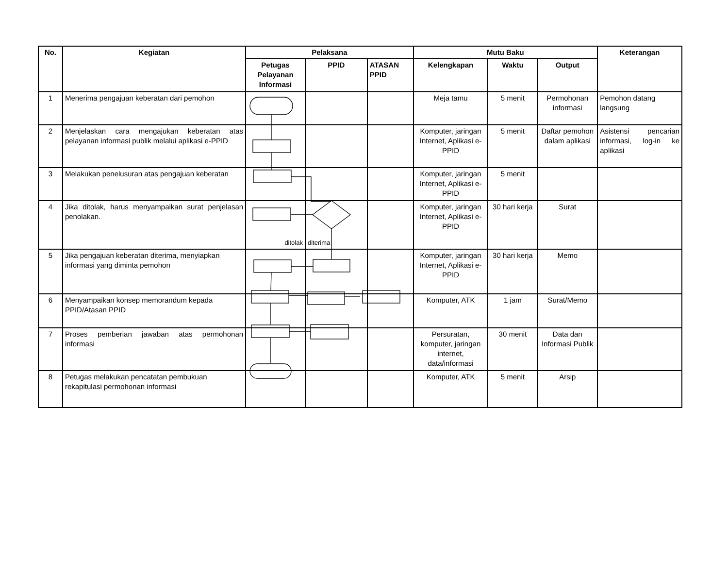| No. | Kegiatan | Pelaksana | | | Mutu Baku | | | Keterangan |
| --- | --- | --- | --- | --- | --- | --- | --- | --- |
| | | Petugas Pelayanan Informasi | PPID | ATASAN PPID | Kelengkapan | Waktu | Output | |
| 1 | Menerima pengajuan keberatan dari pemohon | | | | Meja tamu | 5 menit | Permohonan informasi | Pemohon datang langsung |
| 2 | Menjelaskan cara mengajukan keberatan atas pelayanan informasi publik melalui aplikasi e-PPID | | | | Komputer, jaringan Internet, Aplikasi e-PPID | 5 menit | Daftar pemohon dalam aplikasi | Asistensi pencarian informasi, log-in ke aplikasi |
| 3 | Melakukan penelusuran atas pengajuan keberatan | | | | Komputer, jaringan Internet, Aplikasi e-PPID | 5 menit | | |
| 4 | Jika ditolak, harus menyampaikan surat penjelasan penolakan. | ditolak | diterima | | Komputer, jaringan Internet, Aplikasi e-PPID | 30 hari kerja | Surat | |
| 5 | Jika pengajuan keberatan diterima, menyiapkan informasi yang diminta pemohon | | | | Komputer, jaringan Internet, Aplikasi e-PPID | 30 hari kerja | Memo | |
| 6 | Menyampaikan konsep memorandum kepada PPID/Atasan PPID | | | | Komputer, ATK | 1 jam | Surat/Memo | |
| 7 | Proses pemberian jawaban atas permohonan informasi | | | | Persuratan, komputer, jaringan internet, data/informasi | 30 menit | Data dan Informasi Publik | |
| 8 | Petugas melakukan pencatatan pembukuan rekapitulasi permohonan informasi | | | | Komputer, ATK | 5 menit | Arsip | |